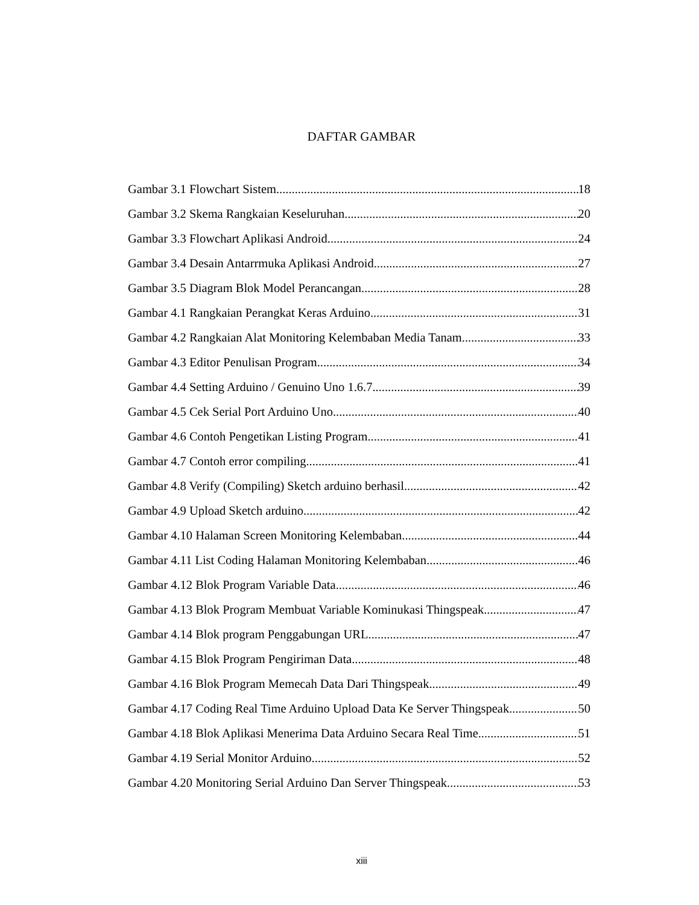DAFTAR GAMBAR
Gambar 3.1 Flowchart Sistem 18
Gambar 3.2 Skema Rangkaian Keseluruhan 20
Gambar 3.3 Flowchart Aplikasi Android 24
Gambar 3.4 Desain Antarrmuka Aplikasi Android 27
Gambar 3.5 Diagram Blok Model Perancangan 28
Gambar 4.1 Rangkaian Perangkat Keras Arduino 31
Gambar 4.2 Rangkaian Alat Monitoring Kelembaban Media Tanam 33
Gambar 4.3 Editor Penulisan Program 34
Gambar 4.4 Setting Arduino / Genuino Uno 1.6.7 39
Gambar 4.5 Cek Serial Port Arduino Uno 40
Gambar 4.6 Contoh Pengetikan Listing Program 41
Gambar 4.7 Contoh error compiling 41
Gambar 4.8 Verify (Compiling) Sketch arduino berhasil 42
Gambar 4.9 Upload Sketch arduino 42
Gambar 4.10 Halaman Screen Monitoring Kelembaban 44
Gambar 4.11 List Coding Halaman Monitoring Kelembaban 46
Gambar 4.12 Blok Program Variable Data 46
Gambar 4.13 Blok Program Membuat Variable Kominukasi Thingspeak 47
Gambar 4.14 Blok program Penggabungan URL 47
Gambar 4.15 Blok Program Pengiriman Data 48
Gambar 4.16 Blok Program Memecah Data Dari Thingspeak 49
Gambar 4.17 Coding Real Time Arduino Upload Data Ke Server Thingspeak 50
Gambar 4.18 Blok Aplikasi Menerima Data Arduino Secara Real Time 51
Gambar 4.19 Serial Monitor Arduino 52
Gambar 4.20 Monitoring Serial Arduino Dan Server Thingspeak 53
xiii